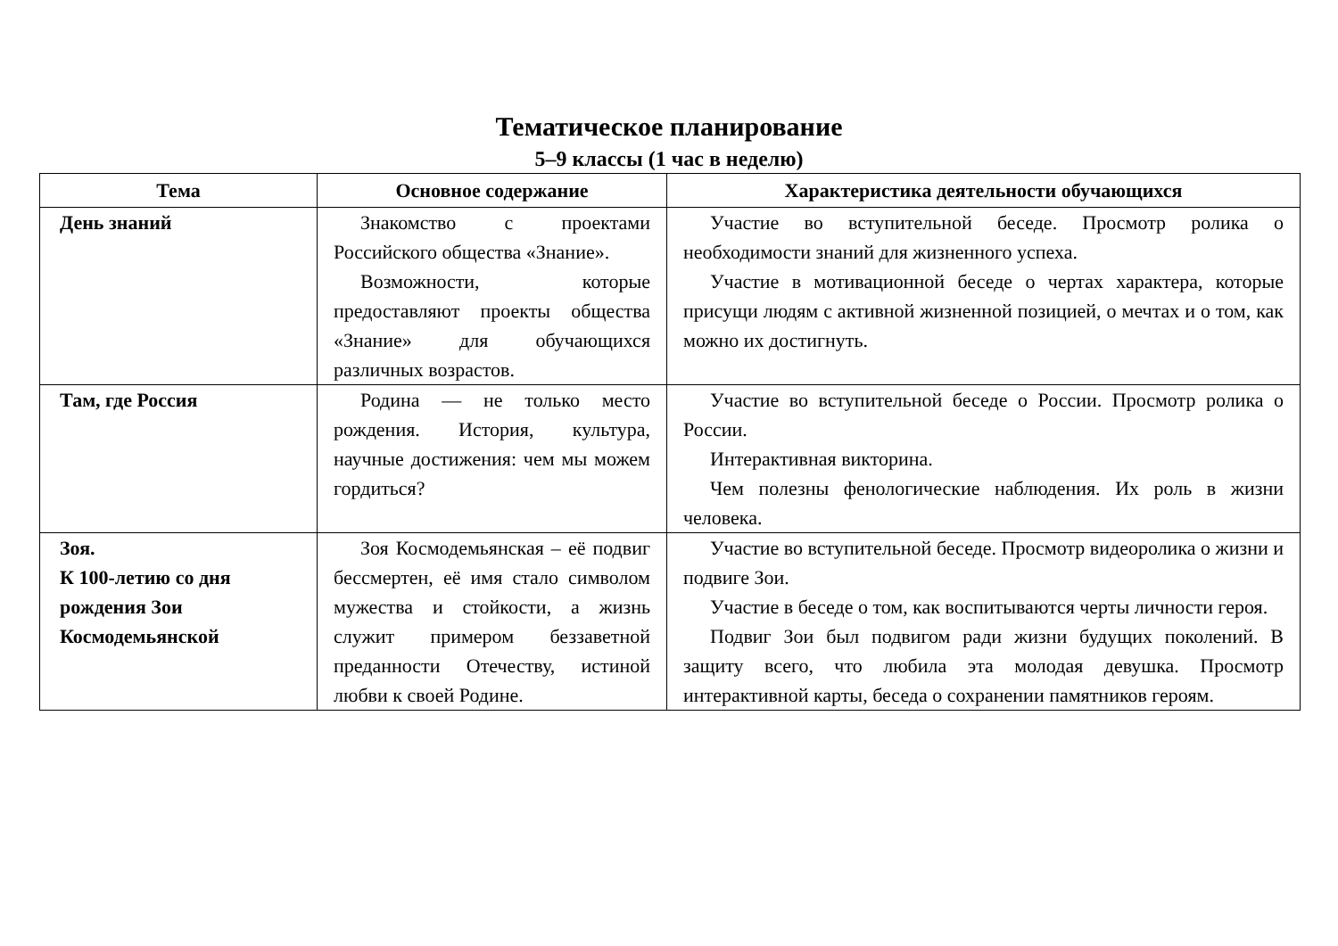Тематическое планирование
5–9 классы (1 час в неделю)
| Тема | Основное содержание | Характеристика деятельности обучающихся |
| --- | --- | --- |
| День знаний | Знакомство с проектами Российского общества «Знание». Возможности, которые предоставляют проекты общества «Знание» для обучающихся различных возрастов. | Участие во вступительной беседе. Просмотр ролика о необходимости знаний для жизненного успеха. Участие в мотивационной беседе о чертах характера, которые присущи людям с активной жизненной позицией, о мечтах и о том, как можно их достигнуть. |
| Там, где Россия | Родина — не только место рождения. История, культура, научные достижения: чем мы можем гордиться? | Участие во вступительной беседе о России. Просмотр ролика о России. Интерактивная викторина. Чем полезны фенологические наблюдения. Их роль в жизни человека. |
| Зоя. К 100-летию со дня рождения Зои Космодемьянской | Зоя Космодемьянская – её подвиг бессмертен, её имя стало символом мужества и стойкости, а жизнь служит примером беззаветной преданности Отечеству, истиной любви к своей Родине. | Участие во вступительной беседе. Просмотр видеоролика о жизни и подвиге Зои. Участие в беседе о том, как воспитываются черты личности героя. Подвиг Зои был подвигом ради жизни будущих поколений. В защиту всего, что любила эта молодая девушка. Просмотр интерактивной карты, беседа о сохранении памятников героям. |